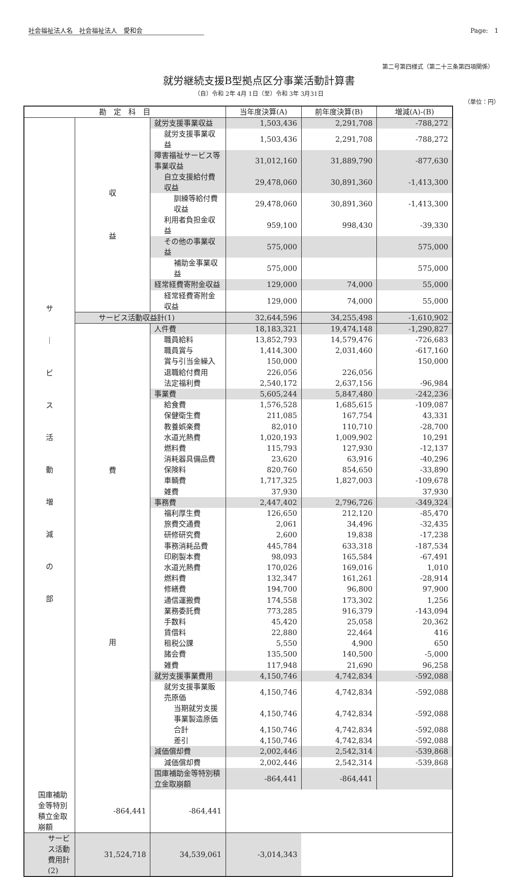社会福祉法人名　社会福祉法人　愛和会 Page:　1
第二号第四様式（第二十三条第四項関係）
就労継続支援B型拠点区分事業活動計算書
（自）令和 2年 4月 1日（至）令和 3年 3月31日
（単位：円）
| 勘 定 科 目 | | | 当年度決算(A) | 前年度決算(B) | 増減(A)-(B) |
| --- | --- | --- | --- | --- | --- |
| サ ｜ ビ ス 活 動 増 減 の 部 | 収 益 | 就労支援事業収益 | 1,503,436 | 2,291,708 | -788,272 |
| | | 就労支援事業収益 | 1,503,436 | 2,291,708 | -788,272 |
| | | 障害福祉サービス等事業収益 | 31,012,160 | 31,889,790 | -877,630 |
| | | 自立支援給付費収益 | 29,478,060 | 30,891,360 | -1,413,300 |
| | | 訓練等給付費収益 | 29,478,060 | 30,891,360 | -1,413,300 |
| | | 利用者負担金収益 | 959,100 | 998,430 | -39,330 |
| | | その他の事業収益 | 575,000 | | 575,000 |
| | | 補助金事業収益 | 575,000 | | 575,000 |
| | | 経常経費寄附金収益 | 129,000 | 74,000 | 55,000 |
| | | 経常経費寄附金収益 | 129,000 | 74,000 | 55,000 |
| | サービス活動収益計(1) | | 32,644,596 | 34,255,498 | -1,610,902 |
| | 費 用 | 人件費 | 18,183,321 | 19,474,148 | -1,290,827 |
| | | 職員給料 | 13,852,793 | 14,579,476 | -726,683 |
| | | 職員賞与 | 1,414,300 | 2,031,460 | -617,160 |
| | | 賞与引当金繰入 | 150,000 | | 150,000 |
| | | 退職給付費用 | 226,056 | 226,056 | |
| | | 法定福利費 | 2,540,172 | 2,637,156 | -96,984 |
| | | 事業費 | 5,605,244 | 5,847,480 | -242,236 |
| | | 給食費 | 1,576,528 | 1,685,615 | -109,087 |
| | | 保健衛生費 | 211,085 | 167,754 | 43,331 |
| | | 教養娯楽費 | 82,010 | 110,710 | -28,700 |
| | | 水道光熱費 | 1,020,193 | 1,009,902 | 10,291 |
| | | 燃料費 | 115,793 | 127,930 | -12,137 |
| | | 消耗器具備品費 | 23,620 | 63,916 | -40,296 |
| | | 保険料 | 820,760 | 854,650 | -33,890 |
| | | 車輌費 | 1,717,325 | 1,827,003 | -109,678 |
| | | 雑費 | 37,930 | | 37,930 |
| | | 事務費 | 2,447,402 | 2,796,726 | -349,324 |
| | | 福利厚生費 | 126,650 | 212,120 | -85,470 |
| | | 旅費交通費 | 2,061 | 34,496 | -32,435 |
| | | 研修研究費 | 2,600 | 19,838 | -17,238 |
| | | 事務消耗品費 | 445,784 | 633,318 | -187,534 |
| | | 印刷製本費 | 98,093 | 165,584 | -67,491 |
| | | 水道光熱費 | 170,026 | 169,016 | 1,010 |
| | | 燃料費 | 132,347 | 161,261 | -28,914 |
| | | 修繕費 | 194,700 | 96,800 | 97,900 |
| | | 通信運搬費 | 174,558 | 173,302 | 1,256 |
| | | 業務委託費 | 773,285 | 916,379 | -143,094 |
| | | 手数料 | 45,420 | 25,058 | 20,362 |
| | | 賃借料 | 22,880 | 22,464 | 416 |
| | | 租税公課 | 5,550 | 4,900 | 650 |
| | | 諸会費 | 135,500 | 140,500 | -5,000 |
| | | 雑費 | 117,948 | 21,690 | 96,258 |
| | | 就労支援事業費用 | 4,150,746 | 4,742,834 | -592,088 |
| | | 就労支援事業販売原価 | 4,150,746 | 4,742,834 | -592,088 |
| | | 当期就労支援事業製造原価 | 4,150,746 | 4,742,834 | -592,088 |
| | | 合計 | 4,150,746 | 4,742,834 | -592,088 |
| | | 差引 | 4,150,746 | 4,742,834 | -592,088 |
| | | 減価償却費 | 2,002,446 | 2,542,314 | -539,868 |
| | | 減価償却費 | 2,002,446 | 2,542,314 | -539,868 |
| | | 国庫補助金等特別積立金取崩額 | -864,441 | -864,441 | |
| 国庫補助金等特別積立金取崩額 | -864,441 | -864,441 | | | |
| サービス活動費用計(2) | 31,524,718 | 34,539,061 | -3,014,343 | | |